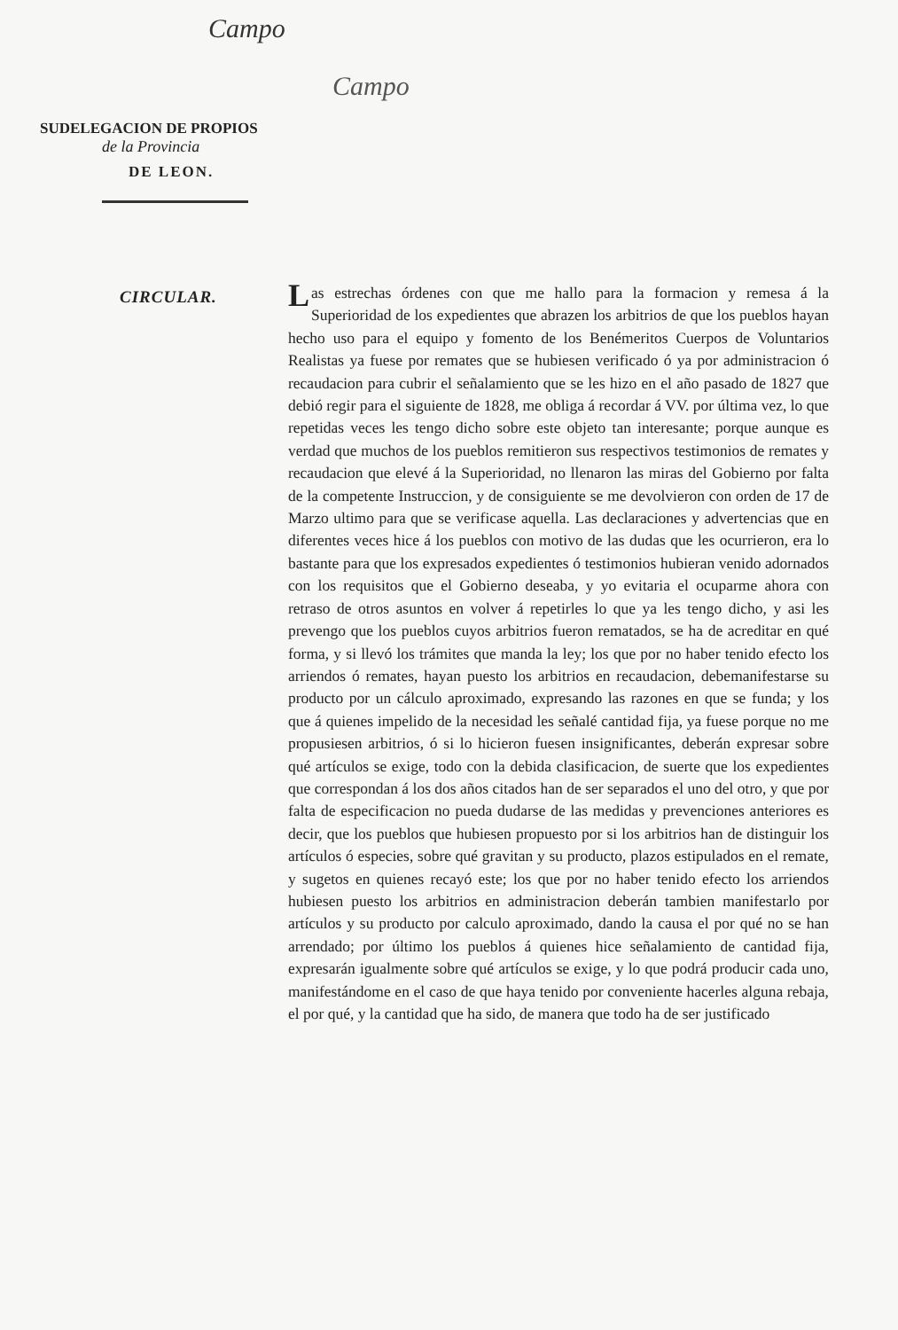Campo
Campo
SUDELEGACION DE PROPIOS
de la Provincia
DE LEON.
CIRCULAR.
Las estrechas órdenes con que me hallo para la formacion y remesa á la Superioridad de los expedientes que abrazen los arbitrios de que los pueblos hayan hecho uso para el equipo y fomento de los Benémeritos Cuerpos de Voluntarios Realistas ya fuese por remates que se hubiesen verificado ó ya por administracion ó recaudacion para cubrir el señalamiento que se les hizo en el año pasado de 1827 que debió regir para el siguiente de 1828, me obliga á recordar á VV. por última vez, lo que repetidas veces les tengo dicho sobre este objeto tan interesante; porque aunque es verdad que muchos de los pueblos remitieron sus respectivos testimonios de remates y recaudacion que elevé á la Superioridad, no llenaron las miras del Gobierno por falta de la competente Instruccion, y de consiguiente se me devolvieron con orden de 17 de Marzo ultimo para que se verificase aquella. Las declaraciones y advertencias que en diferentes veces hice á los pueblos con motivo de las dudas que les ocurrieron, era lo bastante para que los expresados expedientes ó testimonios hubieran venido adornados con los requisitos que el Gobierno deseaba, y yo evitaria el ocuparme ahora con retraso de otros asuntos en volver á repetirles lo que ya les tengo dicho, y asi les prevengo que los pueblos cuyos arbitrios fueron rematados, se ha de acreditar en qué forma, y si llevó los trámites que manda la ley; los que por no haber tenido efecto los arriendos ó remates, hayan puesto los arbitrios en recaudacion, debemanifestarse su producto por un cálculo aproximado, expresando las razones en que se funda; y los que á quienes impelido de la necesidad les señalé cantidad fija, ya fuese porque no me propusiesen arbitrios, ó si lo hicieron fuesen insignificantes, deberán expresar sobre qué artículos se exige, todo con la debida clasificacion, de suerte que los expedientes que correspondan á los dos años citados han de ser separados el uno del otro, y que por falta de especificacion no pueda dudarse de las medidas y prevenciones anteriores es decir, que los pueblos que hubiesen propuesto por si los arbitrios han de distinguir los artículos ó especies, sobre qué gravitan y su producto, plazos estipulados en el remate, y sugetos en quienes recayó este; los que por no haber tenido efecto los arriendos hubiesen puesto los arbitrios en administracion deberán tambien manifestarlo por artículos y su producto por calculo aproximado, dando la causa el por qué no se han arrendado; por último los pueblos á quienes hice señalamiento de cantidad fija, expresarán igualmente sobre qué artículos se exige, y lo que podrá producir cada uno, manifestándome en el caso de que haya tenido por conveniente hacerles alguna rebaja, el por qué, y la cantidad que ha sido, de manera que todo ha de ser justificado